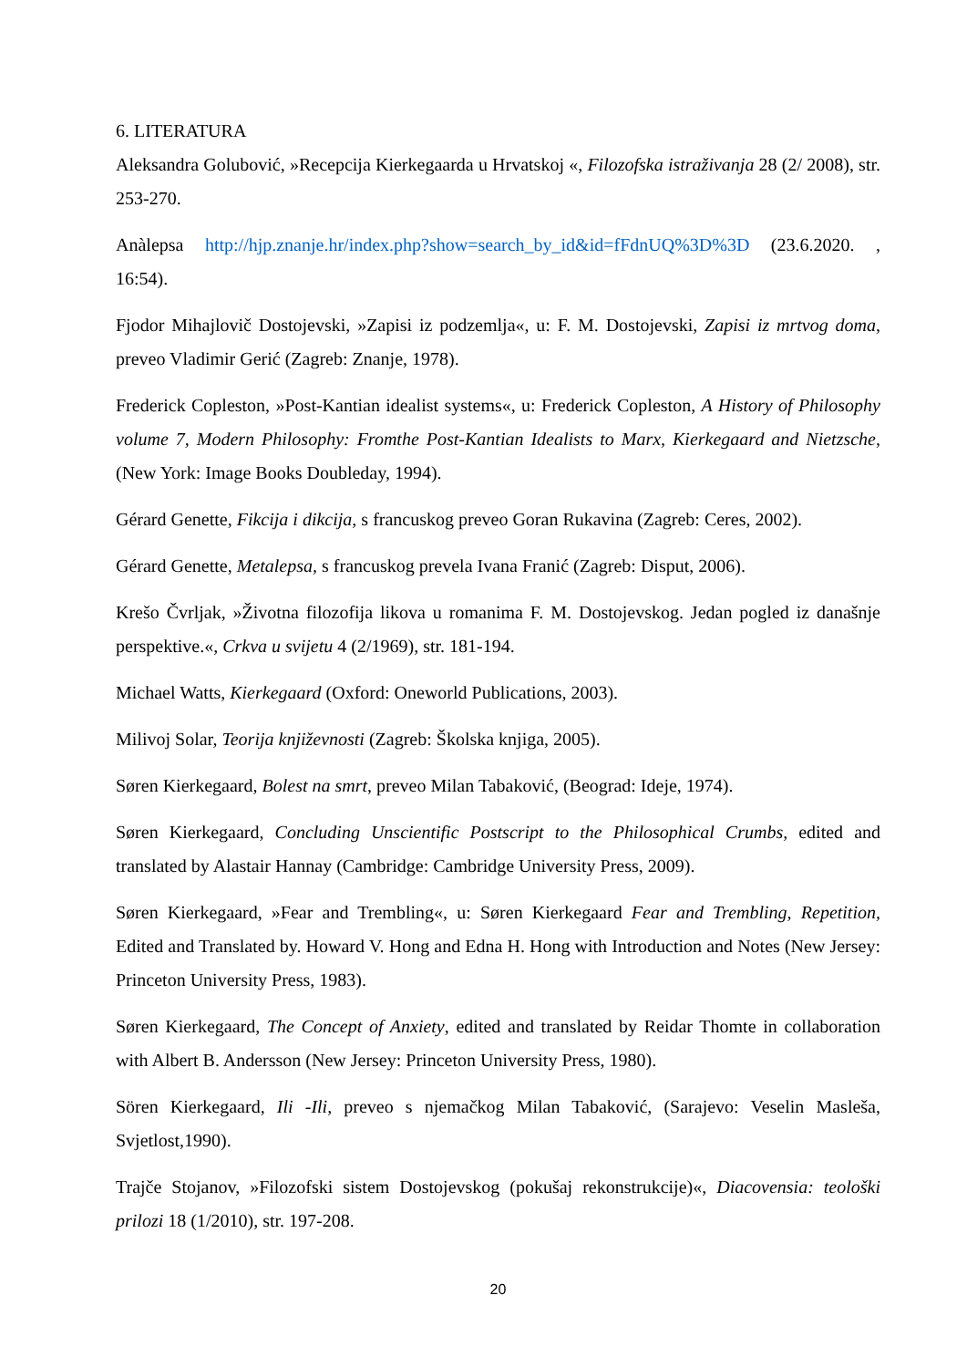6. LITERATURA
Aleksandra Golubović, »Recepcija Kierkegaarda u Hrvatskoj «, Filozofska istraživanja 28 (2/ 2008), str. 253-270.
Anàlepsa http://hjp.znanje.hr/index.php?show=search_by_id&id=fFdnUQ%3D%3D (23.6.2020. , 16:54).
Fjodor Mihajlovič Dostojevski, »Zapisi iz podzemlja«, u: F. M. Dostojevski, Zapisi iz mrtvog doma, preveo Vladimir Gerić (Zagreb: Znanje, 1978).
Frederick Copleston, »Post-Kantian idealist systems«, u: Frederick Copleston, A History of Philosophy volume 7, Modern Philosophy: Fromthe Post-Kantian Idealists to Marx, Kierkegaard and Nietzsche,(New York: Image Books Doubleday, 1994).
Gérard Genette, Fikcija i dikcija, s francuskog preveo Goran Rukavina (Zagreb: Ceres, 2002).
Gérard Genette, Metalepsa, s francuskog prevela Ivana Franić (Zagreb: Disput, 2006).
Krešo Čvrljak, »Životna filozofija likova u romanima F. M. Dostojevskog. Jedan pogled iz današnje perspektive.«, Crkva u svijetu 4 (2/1969), str. 181-194.
Michael Watts, Kierkegaard (Oxford: Oneworld Publications, 2003).
Milivoj Solar, Teorija književnosti (Zagreb: Školska knjiga, 2005).
Søren Kierkegaard, Bolest na smrt, preveo Milan Tabaković, (Beograd: Ideje, 1974).
Søren Kierkegaard, Concluding Unscientific Postscript to the Philosophical Crumbs, edited and translated by Alastair Hannay (Cambridge: Cambridge University Press, 2009).
Søren Kierkegaard, »Fear and Trembling«, u: Søren Kierkegaard Fear and Trembling, Repetition, Edited and Translated by. Howard V. Hong and Edna H. Hong with Introduction and Notes (New Jersey: Princeton University Press, 1983).
Søren Kierkegaard, The Concept of Anxiety, edited and translated by Reidar Thomte in collaboration with Albert B. Andersson (New Jersey: Princeton University Press, 1980).
Sören Kierkegaard, Ili -Ili, preveo s njemačkog Milan Tabaković, (Sarajevo: Veselin Masleša, Svjetlost,1990).
Trajče Stojanov, »Filozofski sistem Dostojevskog (pokušaj rekonstrukcije)«, Diacovensia: teološki prilozi 18 (1/2010), str. 197-208.
20